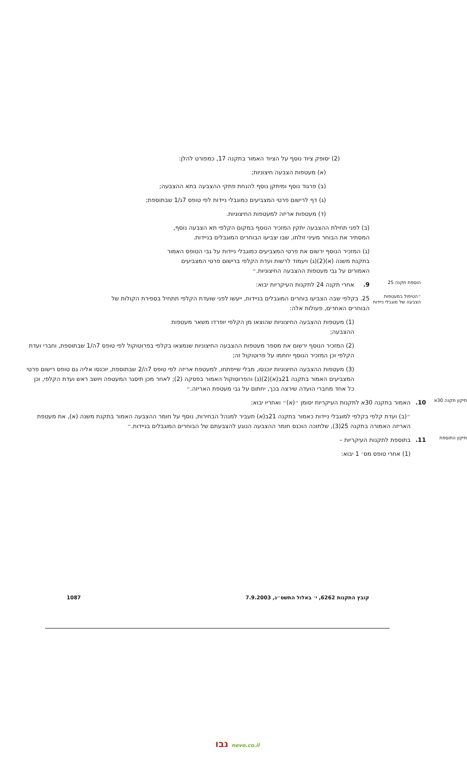(2) יסופק ציוד נוסף על הציוד האמור בתקנה 17, כמפורט להלן:
(א) מעטפות הצבעה חיצוניות;
(ב) פרגוד נוסף ומיתקן נוסף להנחת פתקי ההצבעה בתא ההצבעה;
(ג) דף לרישום פרטי המצביעים כמוגבלי ניידות לפי טופס 7ג/1 שבתוספת;
(ד) מעטפות אריזה למעטפות החיצוניות.
(ב) לפני תחילת ההצבעה יתקין המזכיר הנוסף במקום הקלפי תא הצבעה נוסף, המסתיר את הבוחר מעיני זולתו, שבו יצביעו הבוחרים המוגבלים בניידות.
(ג) המזכיר הנוסף ירשום את פרטי המצביעים כמוגבלי ניידות על גבי הטופס האמור בתקנת משנה (א)(2)(ג) ויעמוד לרשות ועדת הקלפי ברישום פרטי המצביעים האמורים על גבי מעטפות ההצבעה החיצוניות.״
הוספת תקנה 25
9. אחרי תקנה 24 לתקנות העיקריות יבוא:
״הטיפול במעטפות הצבעה של מוגבלי ניידות
25. בקלפי שבה הצביעו בוחרים המוגבלים בניידות, ייעשו לפני שועדת הקלפי תתחיל בספירת הקולות של הבוחרים האחרים, פעולות אלה:
(1) מעטפות ההצבעה החיצוניות שהוצאו מן הקלפי יופרדו משאר מעטפות ההצבעה;
(2) המזכיר הנוסף ירשום את מספר מעטפות ההצבעה החיצוניות שנמצאו בקלפי בפרוטוקול לפי טופס 7ה/1 שבתוספת, וחברי ועדת הקלפי וכן המזכיר הנוסף יחתמו על פרוטוקול זה;
(3) מעטפות ההצבעה החיצוניות יוכנסו, מבלי שייפתחו, למעטפת אריזה לפי טופס 7ה/2 שבתוספת, יוכנסו אליה גם טופס רישום פרטי המצביעים האמור בתקנה 21ב(א)(2)(ג) והפרוטוקול האמור בפסקה (2); לאחר מכן תיסגר המעטפה ויושב ראש ועדת הקלפי, וכן כל אחד מחברי הועדה שירצה בכך, יחתום על גבי מעטפת האריזה.״
תיקון תקנה 30א
10. האמור בתקנה 30א לתקנות העיקריות יסומן ״(א)״ ואחריו יבוא:
״(ב) ועדת קלפי בקלפי למוגבלי ניידות כאמור בתקנה 21ב(א) תעביר למנהל הבחירות, נוסף על חומר ההצבעה האמור בתקנת משנה (א), את מעטפת האריזה האמורה בתקנה 25(3), שלתוכה הוכנס חומר ההצבעה הנוגע להצבעתם של הבוחרים המוגבלים בניידות.״
תיקון התוספת
11. בתוספת לתקנות העיקריות –
(1) אחרי טופס מס׳ 1 יבוא:
1087 קובץ התקנות 6262, י׳ באלול התשס״ג, 7.9.2003
נבו nevo.co.il